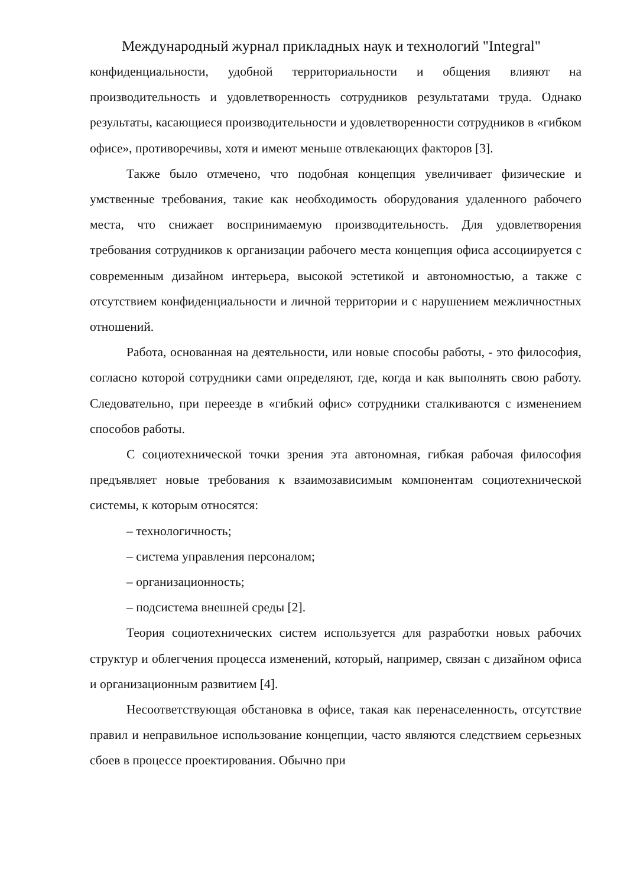Международный журнал прикладных наук и технологий "Integral"
конфиденциальности, удобной территориальности и общения влияют на производительность и удовлетворенность сотрудников результатами труда. Однако результаты, касающиеся производительности и удовлетворенности сотрудников в «гибком офисе», противоречивы, хотя и имеют меньше отвлекающих факторов [3].
Также было отмечено, что подобная концепция увеличивает физические и умственные требования, такие как необходимость оборудования удаленного рабочего места, что снижает воспринимаемую производительность. Для удовлетворения требования сотрудников к организации рабочего места концепция офиса ассоциируется с современным дизайном интерьера, высокой эстетикой и автономностью, а также с отсутствием конфиденциальности и личной территории и с нарушением межличностных отношений.
Работа, основанная на деятельности, или новые способы работы, - это философия, согласно которой сотрудники сами определяют, где, когда и как выполнять свою работу. Следовательно, при переезде в «гибкий офис» сотрудники сталкиваются с изменением способов работы.
С социотехнической точки зрения эта автономная, гибкая рабочая философия предъявляет новые требования к взаимозависимым компонентам социотехнической системы, к которым относятся:
– технологичность;
– система управления персоналом;
– организационность;
– подсистема внешней среды [2].
Теория социотехнических систем используется для разработки новых рабочих структур и облегчения процесса изменений, который, например, связан с дизайном офиса и организационным развитием [4].
Несоответствующая обстановка в офисе, такая как перенаселенность, отсутствие правил и неправильное использование концепции, часто являются следствием серьезных сбоев в процессе проектирования. Обычно при